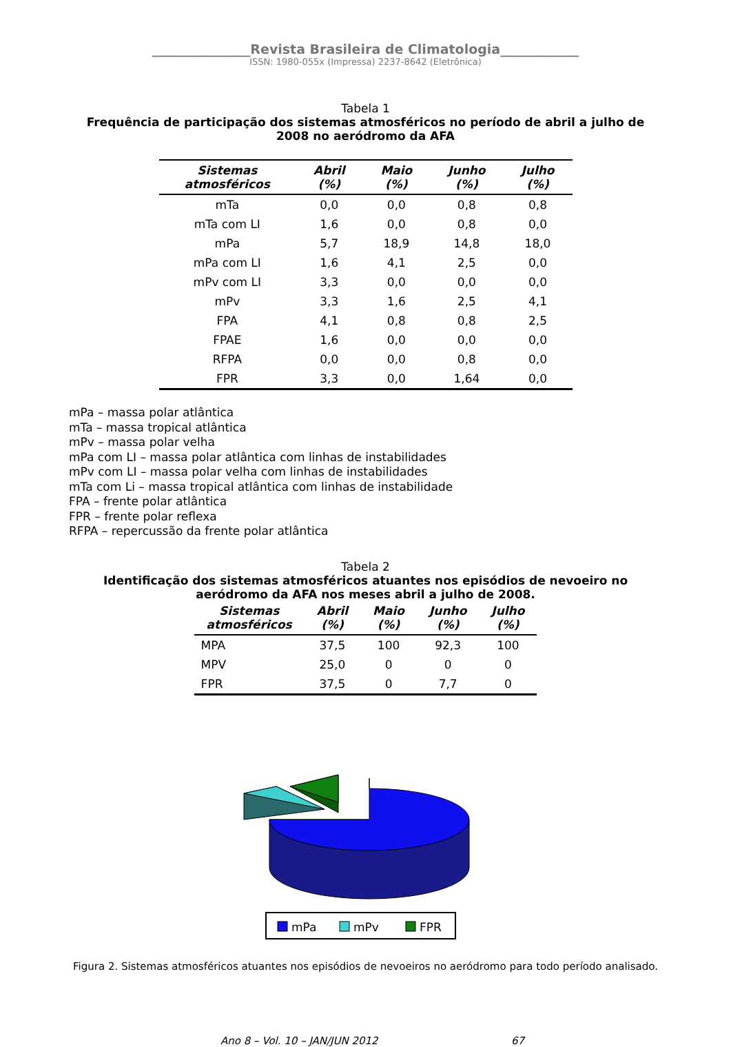_______________Revista Brasileira de Climatologia____________
ISSN: 1980-055x (Impressa) 2237-8642 (Eletrônica)
Tabela 1
Frequência de participação dos sistemas atmosféricos no período de abril a julho de 2008 no aeródromo da AFA
| Sistemas atmosféricos | Abril (%) | Maio (%) | Junho (%) | Julho (%) |
| --- | --- | --- | --- | --- |
| mTa | 0,0 | 0,0 | 0,8 | 0,8 |
| mTa com LI | 1,6 | 0,0 | 0,8 | 0,0 |
| mPa | 5,7 | 18,9 | 14,8 | 18,0 |
| mPa com LI | 1,6 | 4,1 | 2,5 | 0,0 |
| mPv com LI | 3,3 | 0,0 | 0,0 | 0,0 |
| mPv | 3,3 | 1,6 | 2,5 | 4,1 |
| FPA | 4,1 | 0,8 | 0,8 | 2,5 |
| FPAE | 1,6 | 0,0 | 0,0 | 0,0 |
| RFPA | 0,0 | 0,0 | 0,8 | 0,0 |
| FPR | 3,3 | 0,0 | 1,64 | 0,0 |
mPa – massa polar atlântica
mTa – massa tropical atlântica
mPv – massa polar velha
mPa com LI – massa polar atlântica com linhas de instabilidades
mPv com LI – massa polar velha com linhas de instabilidades
mTa com Li – massa tropical atlântica com linhas de instabilidade
FPA – frente polar atlântica
FPR – frente polar reflexa
RFPA – repercussão da frente polar atlântica
Tabela 2
Identificação dos sistemas atmosféricos atuantes nos episódios de nevoeiro no aeródromo da AFA nos meses abril a julho de 2008.
| Sistemas atmosféricos | Abril (%) | Maio (%) | Junho (%) | Julho (%) |
| --- | --- | --- | --- | --- |
| MPA | 37,5 | 100 | 92,3 | 100 |
| MPV | 25,0 | 0 | 0 | 0 |
| FPR | 37,5 | 0 | 7,7 | 0 |
mPa
mPv
FPR
Figura 2. Sistemas atmosféricos atuantes nos episódios de nevoeiros no aeródromo para todo período analisado.
Ano 8 – Vol. 10 – JAN/JUN 2012 67